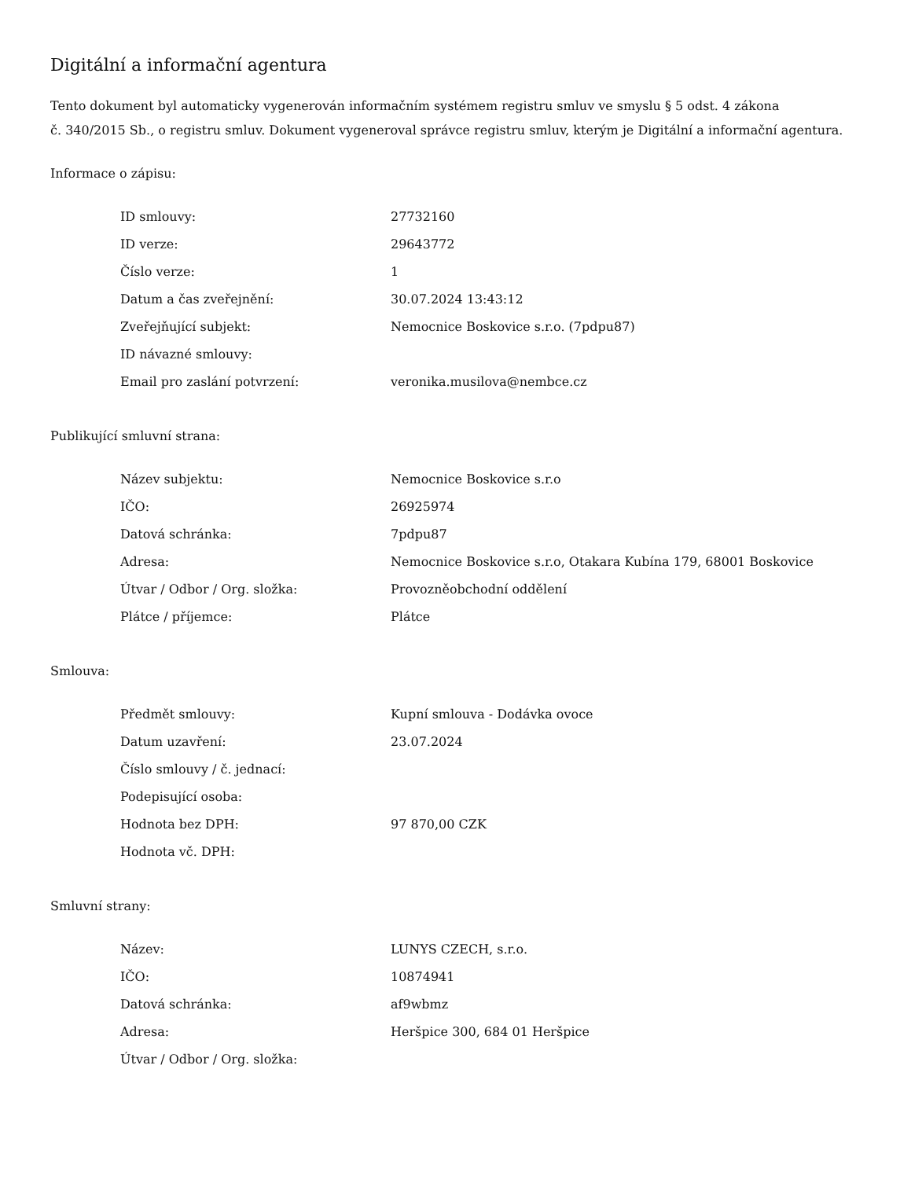Digitální a informační agentura
Tento dokument byl automaticky vygenerován informačním systémem registru smluv ve smyslu § 5 odst. 4 zákona
č. 340/2015 Sb., o registru smluv. Dokument vygeneroval správce registru smluv, kterým je Digitální a informační agentura.
Informace o zápisu:
| ID smlouvy: | 27732160 |
| ID verze: | 29643772 |
| Číslo verze: | 1 |
| Datum a čas zveřejnění: | 30.07.2024 13:43:12 |
| Zveřejňující subjekt: | Nemocnice Boskovice s.r.o. (7pdpu87) |
| ID návazné smlouvy: | |
| Email pro zaslání potvrzení: | veronika.musilova@nembce.cz |
Publikující smluvní strana:
| Název subjektu: | Nemocnice Boskovice s.r.o |
| IČO: | 26925974 |
| Datová schránka: | 7pdpu87 |
| Adresa: | Nemocnice Boskovice s.r.o, Otakara Kubína 179, 68001 Boskovice |
| Útvar / Odbor / Org. složka: | Provozněobchodní oddělení |
| Plátce / příjemce: | Plátce |
Smlouva:
| Předmět smlouvy: | Kupní smlouva - Dodávka ovoce |
| Datum uzavření: | 23.07.2024 |
| Číslo smlouvy / č. jednací: | |
| Podepisující osoba: | |
| Hodnota bez DPH: | 97 870,00 CZK |
| Hodnota vč. DPH: | |
Smluvní strany:
| Název: | LUNYS CZECH, s.r.o. |
| IČO: | 10874941 |
| Datová schránka: | af9wbmz |
| Adresa: | Heršpice 300, 684 01 Heršpice |
| Útvar / Odbor / Org. složka: | |